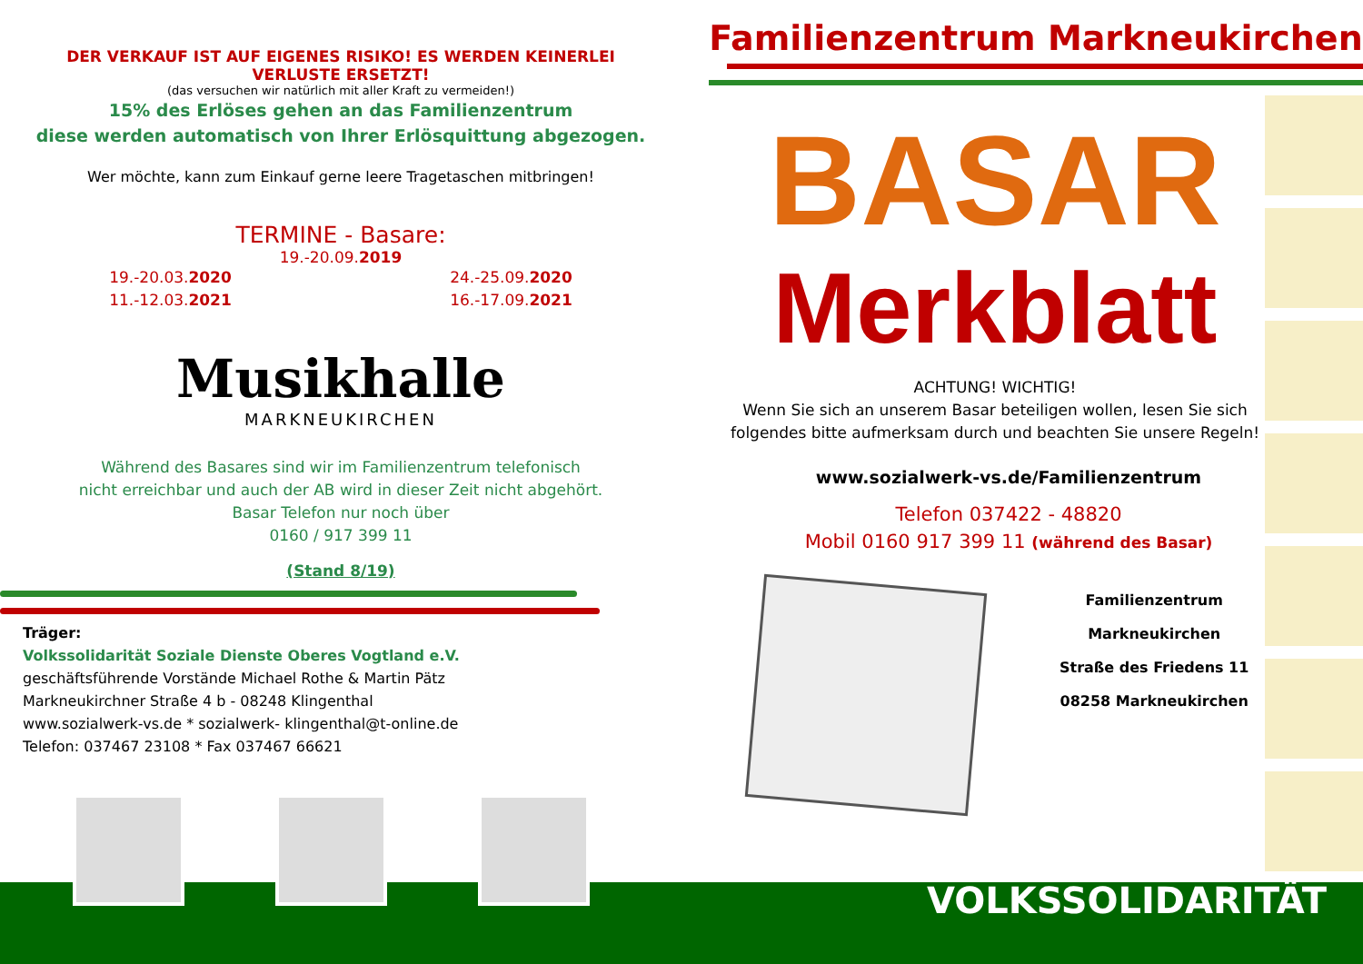DER VERKAUF IST AUF EIGENES RISIKO! ES WERDEN KEINERLEI
VERLUSTE ERSETZT!
(das versuchen wir natürlich mit aller Kraft zu vermeiden!)
15% des Erlöses gehen an das Familienzentrum
diese werden automatisch von Ihrer Erlösquittung abgezogen.
Wer möchte, kann zum Einkauf gerne leere Tragetaschen mitbringen!
TERMINE - Basare:
19.-20.09.2019
19.-20.03.2020
11.-12.03.2021
24.-25.09.2020
16.-17.09.2021
Musikhalle
MARKNEUKIRCHEN
Während des Basares sind wir im Familienzentrum telefonisch
nicht erreichbar und auch der AB wird in dieser Zeit nicht abgehört.
Basar Telefon nur noch über
0160 / 917 399 11
(Stand 8/19)
Träger:
Volkssolidarität Soziale Dienste Oberes Vogtland e.V.
geschäftsführende Vorstände Michael Rothe & Martin Pätz
Markneukirchner Straße 4 b - 08248 Klingenthal
www.sozialwerk-vs.de * sozialwerk- klingenthal@t-online.de
Telefon: 037467 23108 * Fax 037467 66621
Familienzentrum Markneukirchen
BASAR
Merkblatt
ACHTUNG! WICHTIG!
Wenn Sie sich an unserem Basar beteiligen wollen, lesen Sie sich folgendes bitte aufmerksam durch und beachten Sie unsere Regeln!
www.sozialwerk-vs.de/Familienzentrum
Telefon 037422 - 48820
Mobil 0160 917 399 11 (während des Basar)
Familienzentrum
Markneukirchen
Straße des Friedens 11
08258 Markneukirchen
VOLKSSOLIDARITÄT